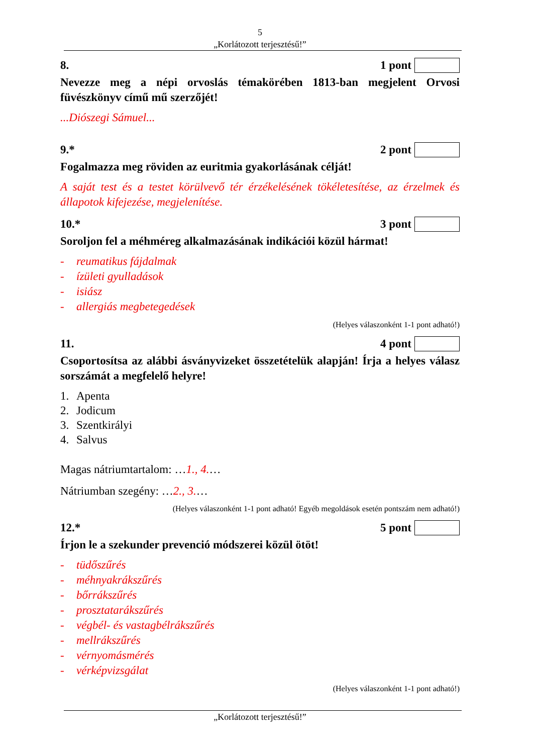5
„Korlátozott terjesztésű!”
8. 1 pont
Nevezze meg a népi orvoslás témakörében 1813-ban megjelent Orvosi füvészkönyv című mű szerzőjét!
...Diószegi Sámuel...
9.* 2 pont
Fogalmazza meg röviden az euritmia gyakorlásának célját!
A saját test és a testet körülvevő tér érzékelésének tökéletesítése, az érzelmek és állapotok kifejezése, megjelenítése.
10.* 3 pont
Soroljon fel a méhméreg alkalmazásának indikációi közül hármat!
- reumatikus fájdalmak
- ízületi gyulladások
- isiász
- allergiás megbetegedések
(Helyes válaszonként 1-1 pont adható!)
11. 4 pont
Csoportosítsa az alábbi ásványvizeket összetételük alapján! Írja a helyes válasz sorszámát a megfelelő helyre!
1. Apenta
2. Jodicum
3. Szentkirályi
4. Salvus
Magas nátriumtartalom: …1., 4.…
Nátriumban szegény: …2., 3.…
(Helyes válaszonként 1-1 pont adható! Egyéb megoldások esetén pontszám nem adható!)
12.* 5 pont
Írjon le a szekunder prevenció módszerei közül ötöt!
- tüdőszűrés
- méhnyakrákszűrés
- bőrrákszűrés
- prosztatarákszűrés
- végbél- és vastagbélrákszűrés
- mellrákszűrés
- vérnyomásmérés
- vérképvizsgálat
(Helyes válaszonként 1-1 pont adható!)
„Korlátozott terjesztésű!”